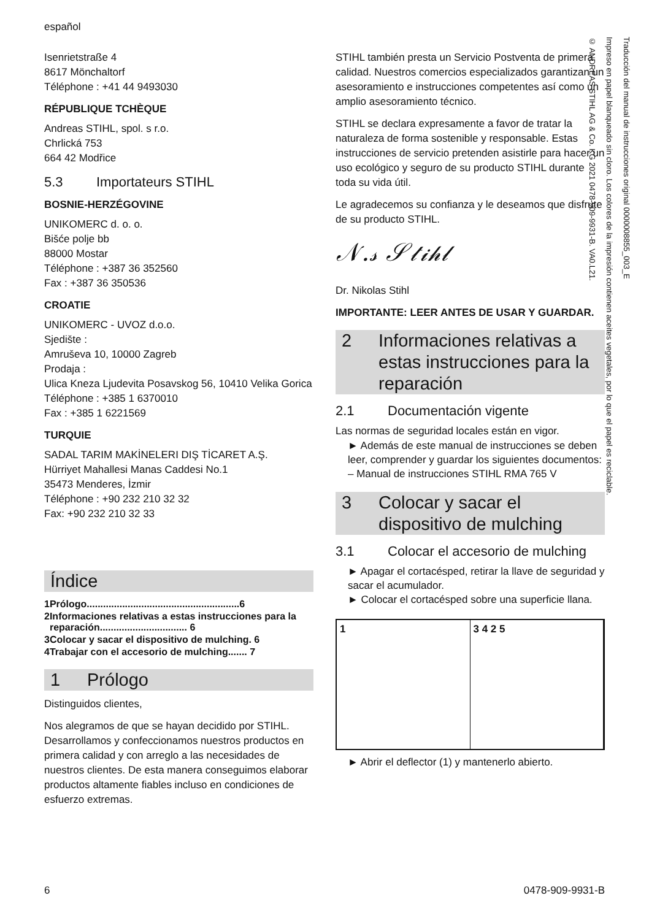español
Isenrietstraße 4
8617 Mönchaltorf
Téléphone : +41 44 9493030
RÉPUBLIQUE TCHÈQUE
Andreas STIHL, spol. s r.o.
Chrlická 753
664 42 Modřice
5.3 Importateurs STIHL
BOSNIE-HERZÉGOVINE
UNIKOMERC d. o. o.
Bišće polje bb
88000 Mostar
Téléphone : +387 36 352560
Fax : +387 36 350536
CROATIE
UNIKOMERC - UVOZ d.o.o.
Sjedište :
Amruševa 10, 10000 Zagreb
Prodaja :
Ulica Kneza Ljudevita Posavskog 56, 10410 Velika Gorica
Téléphone : +385 1 6370010
Fax : +385 1 6221569
TURQUIE
SADAL TARIM MAKİNELERI DIŞ TİCARET A.Ş.
Hürriyet Mahallesi Manas Caddesi No.1
35473 Menderes, İzmir
Téléphone : +90 232 210 32 32
Fax: +90 232 210 32 33
Índice
| 1 | Prólogo........................................................6 |
| 2 | Informaciones relativas a estas instrucciones para la reparación................................ 6 |
| 3 | Colocar y sacar el dispositivo de mulching. 6 |
| 4 | Trabajar con el accesorio de mulching....... 7 |
1 Prólogo
Distinguidos clientes,
Nos alegramos de que se hayan decidido por STIHL. Desarrollamos y confeccionamos nuestros productos en primera calidad y con arreglo a las necesidades de nuestros clientes. De esta manera conseguimos elaborar productos altamente fiables incluso en condiciones de esfuerzo extremas.
STIHL también presta un Servicio Postventa de primera calidad. Nuestros comercios especializados garantizan un asesoramiento e instrucciones competentes así como un amplio asesoramiento técnico.
STIHL se declara expresamente a favor de tratar la naturaleza de forma sostenible y responsable. Estas instrucciones de servicio pretenden asistirle para hacer un uso ecológico y seguro de su producto STIHL durante toda su vida útil.
Le agradecemos su confianza y le deseamos que disfrute de su producto STIHL.
𝒩.𝓈 𝒮𝓉𝒾𝒽𝓁
Dr. Nikolas Stihl
IMPORTANTE: LEER ANTES DE USAR Y GUARDAR.
2 Informaciones relativas a estas instrucciones para la reparación
2.1 Documentación vigente
Las normas de seguridad locales están en vigor.
► Además de este manual de instrucciones se deben leer, comprender y guardar los siguientes documentos:
– Manual de instrucciones STIHL RMA 765 V
3 Colocar y sacar el dispositivo de mulching
3.1 Colocar el accesorio de mulching
► Apagar el cortacésped, retirar la llave de seguridad y sacar el acumulador.
► Colocar el cortacésped sobre una superficie llana.
1 3 4 2 5
► Abrir el deflector (1) y mantenerlo abierto.
Traducción del manual de instrucciones original 0000008855_003_E
Impreso en papel blanqueado sin cloro. Los colores de la impresión contienen aceites vegetales, por lo que el papel es reciclable.
© ANDREAS STIHL AG & Co. KG 2021 0478-909-9931-B. VA0.L21.
6 0478-909-9931-B